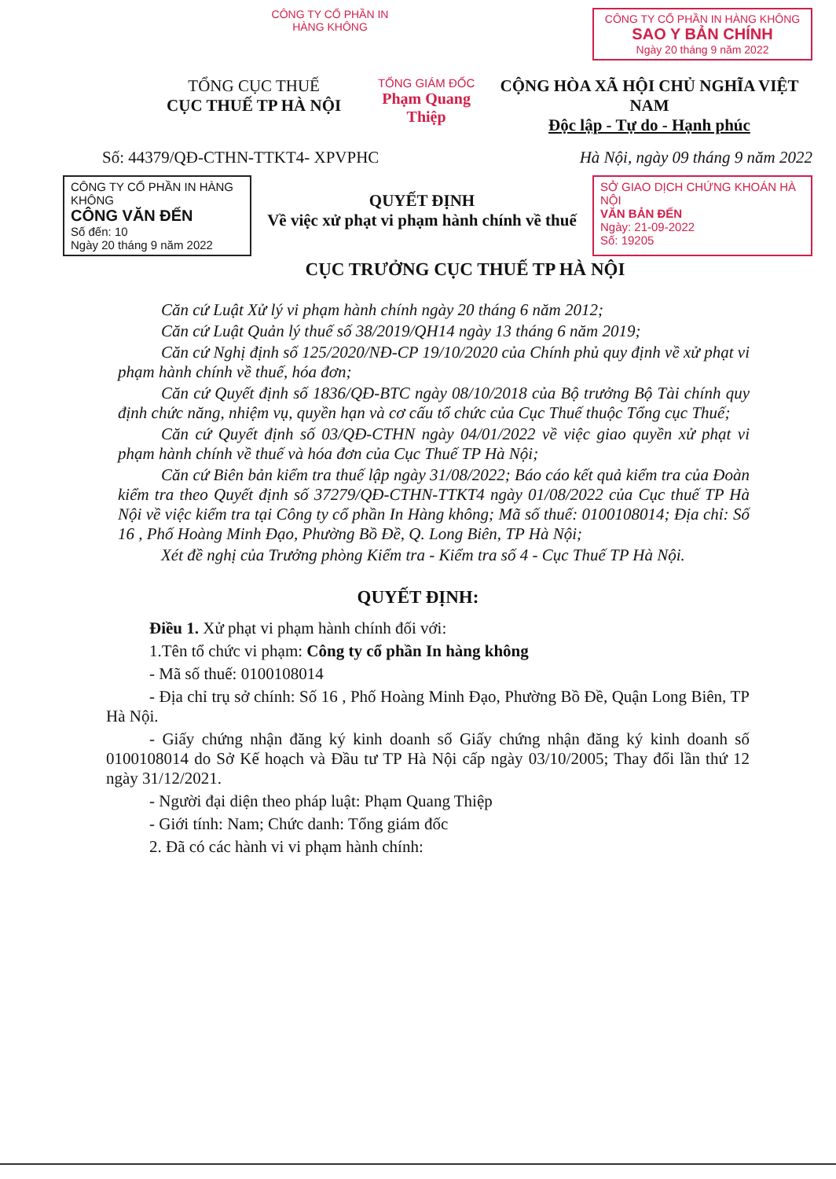CÔNG TY CỔ PHẦN IN HÀNG KHÔNG
CÔNG TY CỔ PHẦN IN HÀNG KHÔNG
SAO Y BẢN CHÍNH
Ngày 20 tháng 9 năm 2022
TỔNG CỤC THUẾ
CỤC THUẾ TP HÀ NỘI
TỔNG GIÁM ĐỐC
Phạm Quang Thiệp
CỘNG HÒA XÃ HỘI CHỦ NGHĨA VIỆT NAM
Độc lập - Tự do - Hạnh phúc
Số: 44379/QĐ-CTHN-TTKT4- XPVPHC
Hà Nội, ngày 09 tháng 9 năm 2022
CÔNG TY CỔ PHẦN IN HÀNG KHÔNG
CÔNG VĂN ĐẾN
Số đến: 10
Ngày 20 tháng 9 năm 2022
QUYẾT ĐỊNH
Về việc xử phạt vi phạm hành chính về thuế
SỞ GIAO DỊCH CHỨNG KHOÁN HÀ NỘI
VĂN BẢN ĐẾN
Ngày: 21-09-2022
Số: 19205
CỤC TRƯỞNG CỤC THUẾ TP HÀ NỘI
Căn cứ Luật Xử lý vi phạm hành chính ngày 20 tháng 6 năm 2012;
Căn cứ Luật Quản lý thuế số 38/2019/QH14 ngày 13 tháng 6 năm 2019;
Căn cứ Nghị định số 125/2020/NĐ-CP 19/10/2020 của Chính phủ quy định về xử phạt vi phạm hành chính về thuế, hóa đơn;
Căn cứ Quyết định số 1836/QĐ-BTC ngày 08/10/2018 của Bộ trưởng Bộ Tài chính quy định chức năng, nhiệm vụ, quyền hạn và cơ cấu tổ chức của Cục Thuế thuộc Tổng cục Thuế;
Căn cứ Quyết định số 03/QĐ-CTHN ngày 04/01/2022 về việc giao quyền xử phạt vi phạm hành chính về thuế và hóa đơn của Cục Thuế TP Hà Nội;
Căn cứ Biên bản kiểm tra thuế lập ngày 31/08/2022; Báo cáo kết quả kiểm tra của Đoàn kiểm tra theo Quyết định số 37279/QĐ-CTHN-TTKT4 ngày 01/08/2022 của Cục thuế TP Hà Nội về việc kiểm tra tại Công ty cổ phần In Hàng không; Mã số thuế: 0100108014; Địa chỉ: Số 16 , Phố Hoàng Minh Đạo, Phường Bồ Đề, Q. Long Biên, TP Hà Nội;
Xét đề nghị của Trưởng phòng Kiểm tra - Kiểm tra số 4 - Cục Thuế TP Hà Nội.
QUYẾT ĐỊNH:
Điều 1. Xử phạt vi phạm hành chính đối với:
1.Tên tổ chức vi phạm: Công ty cổ phần In hàng không
- Mã số thuế: 0100108014
- Địa chỉ trụ sở chính: Số 16 , Phố Hoàng Minh Đạo, Phường Bồ Đề, Quận Long Biên, TP Hà Nội.
- Giấy chứng nhận đăng ký kinh doanh số Giấy chứng nhận đăng ký kinh doanh số 0100108014 do Sở Kế hoạch và Đầu tư TP Hà Nội cấp ngày 03/10/2005; Thay đổi lần thứ 12 ngày 31/12/2021.
- Người đại diện theo pháp luật: Phạm Quang Thiệp
- Giới tính: Nam; Chức danh: Tổng giám đốc
2. Đã có các hành vi vi phạm hành chính: